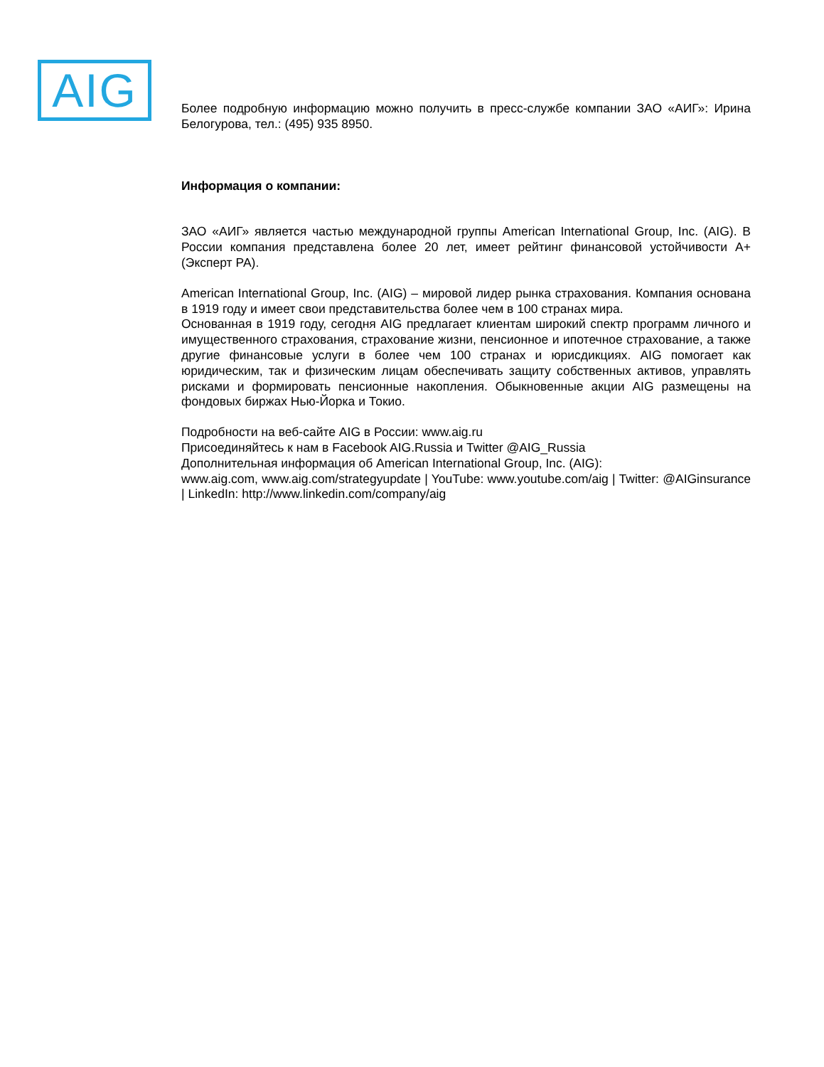AIG
Более подробную информацию можно получить в пресс-службе компании ЗАО «АИГ»: Ирина Белогурова, тел.: (495) 935 8950.
Информация о компании:
ЗАО «АИГ» является частью международной группы American International Group, Inc. (AIG). В России компания представлена более 20 лет, имеет рейтинг финансовой устойчивости А+ (Эксперт РА).
American International Group, Inc. (AIG) – мировой лидер рынка страхования. Компания основана в 1919 году и имеет свои представительства более чем в 100 странах мира.
Основанная в 1919 году, сегодня AIG предлагает клиентам широкий спектр программ личного и имущественного страхования, страхование жизни, пенсионное и ипотечное страхование, а также другие финансовые услуги в более чем 100 странах и юрисдикциях. AIG помогает как юридическим, так и физическим лицам обеспечивать защиту собственных активов, управлять рисками и формировать пенсионные накопления. Обыкновенные акции AIG размещены на фондовых биржах Нью-Йорка и Токио.
Подробности на веб-сайте AIG в России: www.aig.ru
Присоединяйтесь к нам в Facebook AIG.Russia и Twitter @AIG_Russia
Дополнительная информация об American International Group, Inc. (AIG):
www.aig.com, www.aig.com/strategyupdate | YouTube: www.youtube.com/aig | Twitter: @AIGinsurance | LinkedIn: http://www.linkedin.com/company/aig